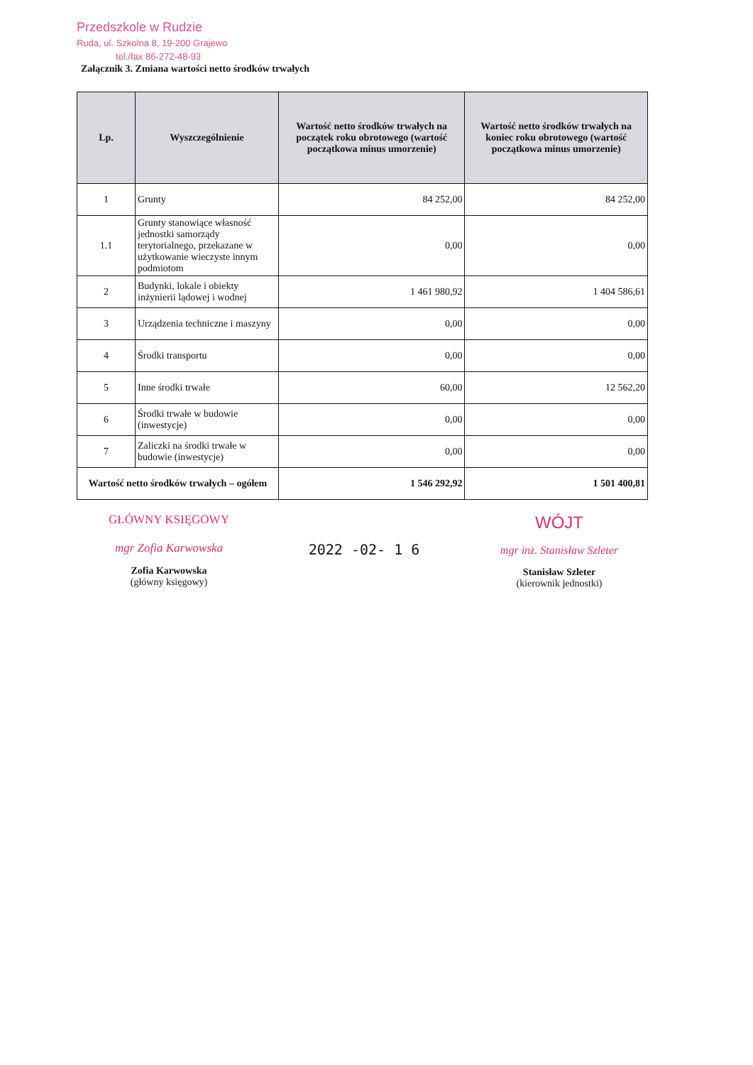Przedszkole w Rudzie
Ruda, ul. Szkolna 8, 19-200 Grajewo
tel./fax 86-272-48-93
Załącznik 3. Zmiana wartości netto środków trwałych
| Lp. | Wyszczególnienie | Wartość netto środków trwałych na początek roku obrotowego (wartość początkowa minus umorzenie) | Wartość netto środków trwałych na koniec roku obrotowego (wartość początkowa minus umorzenie) |
| --- | --- | --- | --- |
| 1 | Grunty | 84 252,00 | 84 252,00 |
| 1.1 | Grunty stanowiące własność jednostki samorządy terytorialnego, przekazane w użytkowanie wieczyste innym podmiotom | 0,00 | 0,00 |
| 2 | Budynki, lokale i obiekty inżynierii lądowej i wodnej | 1 461 980,92 | 1 404 586,61 |
| 3 | Urządzenia techniczne i maszyny | 0,00 | 0,00 |
| 4 | Środki transportu | 0,00 | 0,00 |
| 5 | Inne środki trwałe | 60,00 | 12 562,20 |
| 6 | Środki trwałe w budowie (inwestycje) | 0,00 | 0,00 |
| 7 | Zaliczki na środki trwałe w budowie (inwestycje) | 0,00 | 0,00 |
| Wartość netto środków trwałych – ogółem | | 1 546 292,92 | 1 501 400,81 |
GŁÓWNY KSIĘGOWY
mgr Zofia Karwowska
Zofia Karwowska
(główny księgowy)
2022 -02- 1 6
WÓJT
mgr inż. Stanisław Szleter
Stanisław Szleter
(kierownik jednostki)